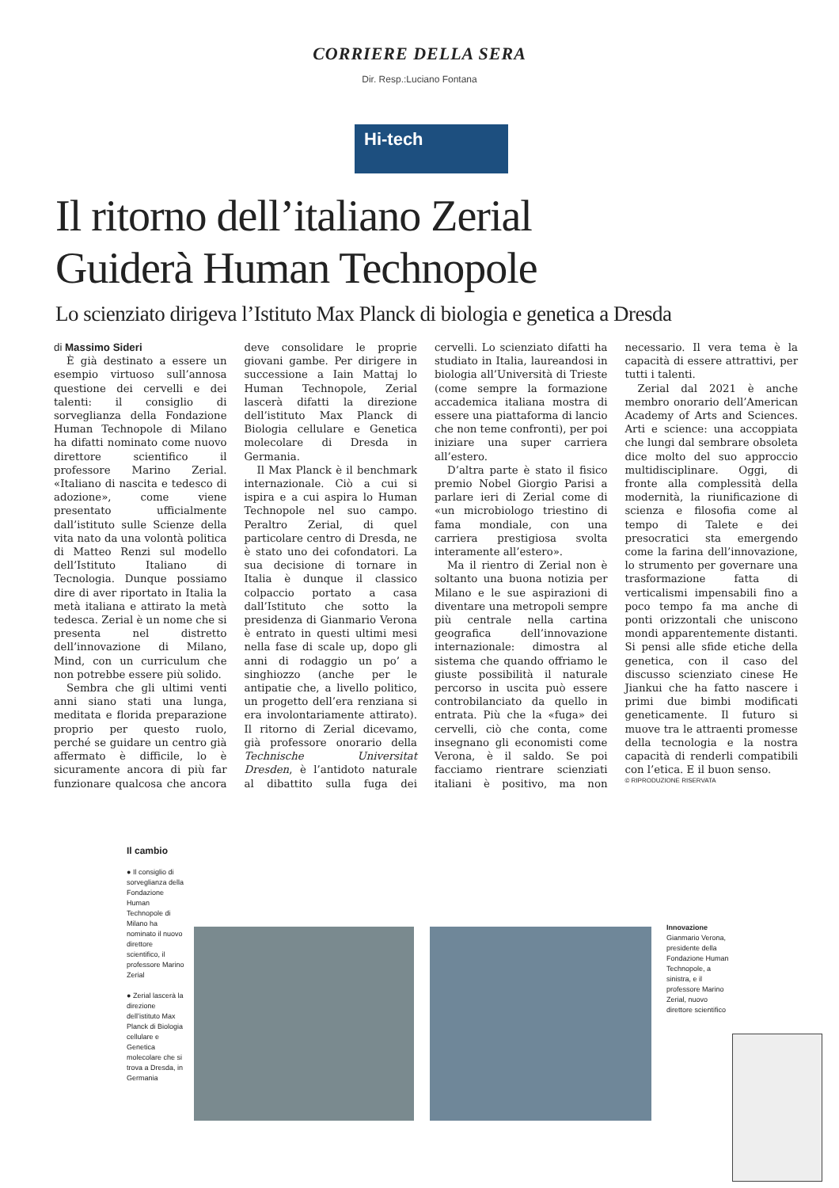CORRIERE DELLA SERA
Dir. Resp.:Luciano Fontana
Hi-tech
Il ritorno dell’italiano Zerial
Guiderà Human Technopole
Lo scienziato dirigeva l’Istituto Max Planck di biologia e genetica a Dresda
di Massimo Sideri
È già destinato a essere un esempio virtuoso sull’annosa questione dei cervelli e dei talenti: il consiglio di sorveglianza della Fondazione Human Technopole di Milano ha difatti nominato come nuovo direttore scientifico il professore Marino Zerial. «Italiano di nascita e tedesco di adozione», come viene presentato ufficialmente dall’istituto sulle Scienze della vita nato da una volontà politica di Matteo Renzi sul modello dell’Istituto Italiano di Tecnologia. Dunque possiamo dire di aver riportato in Italia la metà italiana e attirato la metà tedesca. Zerial è un nome che si presenta nel distretto dell’innovazione di Milano, Mind, con un curriculum che non potrebbe essere più solido.
Sembra che gli ultimi venti anni siano stati una lunga, meditata e florida preparazione proprio per questo ruolo, perché se guidare un centro già affermato è difficile, lo è sicuramente ancora di più far funzionare qualcosa che ancora deve consolidare le proprie giovani gambe. Per dirigere in successione a Iain Mattaj lo Human Technopole, Zerial lascerà difatti la direzione dell’istituto Max Planck di Biologia cellulare e Genetica molecolare di Dresda in Germania.
Il Max Planck è il benchmark internazionale. Ciò a cui si ispira e a cui aspira lo Human Technopole nel suo campo. Peraltro Zerial, di quel particolare centro di Dresda, ne è stato uno dei cofondatori. La sua decisione di tornare in Italia è dunque il classico colpaccio portato a casa dall’Istituto che sotto la presidenza di Gianmario Verona è entrato in questi ultimi mesi nella fase di scale up, dopo gli anni di rodaggio un po’ a singhiozzo (anche per le antipatie che, a livello politico, un progetto dell’era renziana si era involontariamente attirato). Il ritorno di Zerial dicevamo, già professore onorario della Technische Universitat Dresden, è l’antidoto naturale al dibattito sulla fuga dei cervelli. Lo scienziato difatti ha studiato in Italia, laureandosi in biologia all’Università di Trieste (come sempre la formazione accademica italiana mostra di essere una piattaforma di lancio che non teme confronti), per poi iniziare una super carriera all’estero.
D’altra parte è stato il fisico premio Nobel Giorgio Parisi a parlare ieri di Zerial come di «un microbiologo triestino di fama mondiale, con una carriera prestigiosa svolta interamente all’estero».
Ma il rientro di Zerial non è soltanto una buona notizia per Milano e le sue aspirazioni di diventare una metropoli sempre più centrale nella cartina geografica dell’innovazione internazionale: dimostra al sistema che quando offriamo le giuste possibilità il naturale percorso in uscita può essere controbilanciato da quello in entrata. Più che la «fuga» dei cervelli, ciò che conta, come insegnano gli economisti come Verona, è il saldo. Se poi facciamo rientrare scienziati italiani è positivo, ma non necessario. Il vera tema è la capacità di essere attrattivi, per tutti i talenti.
Zerial dal 2021 è anche membro onorario dell’American Academy of Arts and Sciences. Arti e science: una accoppiata che lungi dal sembrare obsoleta dice molto del suo approccio multidisciplinare. Oggi, di fronte alla complessità della modernità, la riunificazione di scienza e filosofia come al tempo di Talete e dei presocratici sta emergendo come la farina dell’innovazione, lo strumento per governare una trasformazione fatta di verticalismi impensabili fino a poco tempo fa ma anche di ponti orizzontali che uniscono mondi apparentemente distanti. Si pensi alle sfide etiche della genetica, con il caso del discusso scienziato cinese He Jiankui che ha fatto nascere i primi due bimbi modificati geneticamente. Il futuro si muove tra le attraenti promesse della tecnologia e la nostra capacità di renderli compatibili con l’etica. E il buon senso.
© RIPRODUZIONE RISERVATA
Il cambio
● Il consiglio di sorveglianza della Fondazione Human Technopole di Milano ha nominato il nuovo direttore scientifico, il professore Marino Zerial
● Zerial lascerà la direzione dell’istituto Max Planck di Biologia cellulare e Genetica molecolare che si trova a Dresda, in Germania
Innovazione
Gianmario Verona, presidente della Fondazione Human Technopole, a sinistra, e il professore Marino Zerial, nuovo direttore scientifico